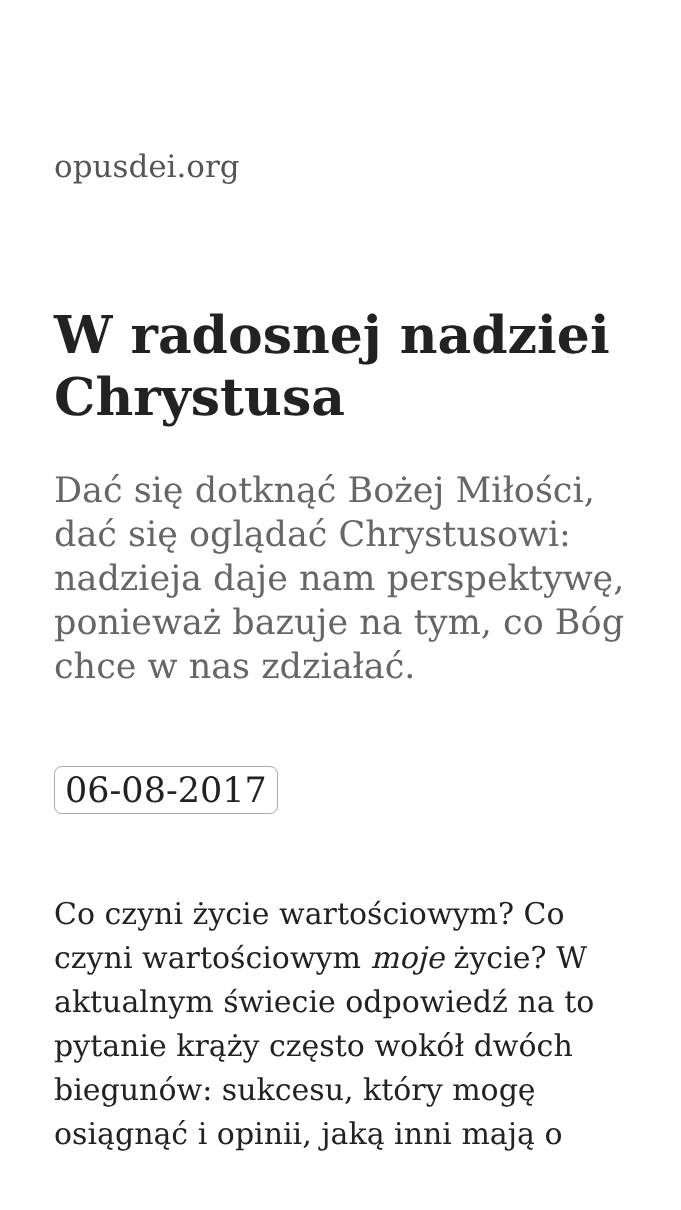opusdei.org
W radosnej nadziei Chrystusa
Dać się dotknąć Bożej Miłości, dać się oglądać Chrystusowi: nadzieja daje nam perspektywę, ponieważ bazuje na tym, co Bóg chce w nas zdziałać.
06-08-2017
Co czyni życie wartościowym? Co czyni wartościowym moje życie? W aktualnym świecie odpowiedź na to pytanie krąży często wokół dwóch biegunów: sukcesu, który mogę osiągnąć i opinii, jaką inni mają o